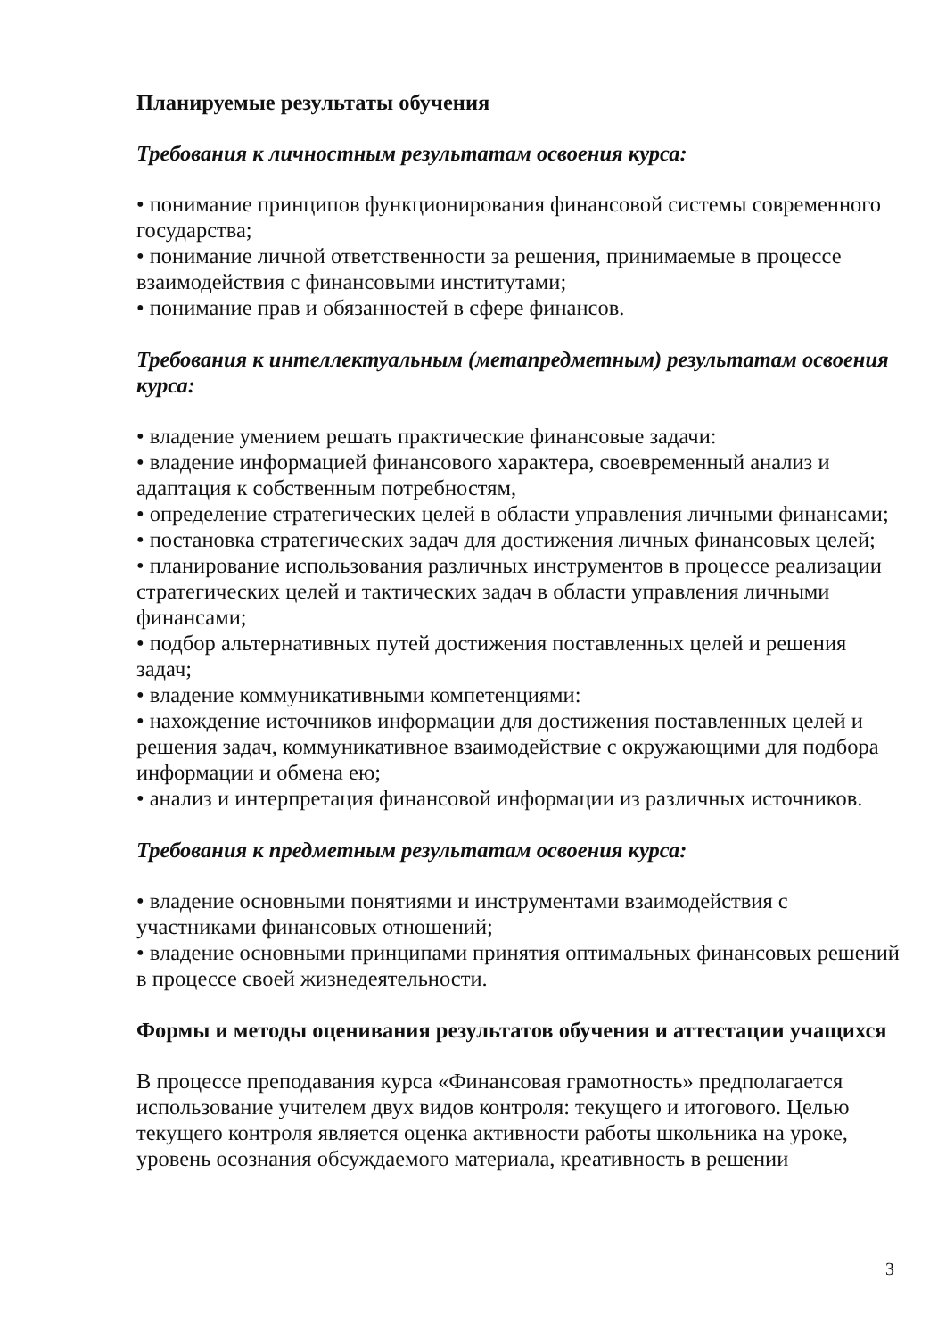Планируемые результаты обучения
Требования к личностным результатам освоения курса:
• понимание принципов функционирования финансовой системы современного государства;
• понимание личной ответственности за решения, принимаемые в процессе взаимодействия с финансовыми институтами;
• понимание прав и обязанностей в сфере финансов.
Требования к интеллектуальным (метапредметным) результатам освоения курса:
• владение умением решать практические финансовые задачи:
• владение информацией финансового характера, своевременный анализ и адаптация к собственным потребностям,
• определение стратегических целей в области управления личными финансами;
• постановка стратегических задач для достижения личных финансовых целей;
• планирование использования различных инструментов в процессе реализации стратегических целей и тактических задач в области управления личными финансами;
• подбор альтернативных путей достижения поставленных целей и решения задач;
• владение коммуникативными компетенциями:
• нахождение источников информации для достижения поставленных целей и решения задач, коммуникативное взаимодействие с окружающими для подбора информации и обмена ею;
• анализ и интерпретация финансовой информации из различных источников.
Требования к предметным результатам освоения курса:
• владение основными понятиями и инструментами взаимодействия с участниками финансовых отношений;
• владение основными принципами принятия оптимальных финансовых решений в процессе своей жизнедеятельности.
Формы и методы оценивания результатов обучения и аттестации учащихся
В процессе преподавания курса «Финансовая грамотность» предполагается использование учителем двух видов контроля: текущего и итогового. Целью текущего контроля является оценка активности работы школьника на уроке, уровень осознания обсуждаемого материала, креативность в решении
3